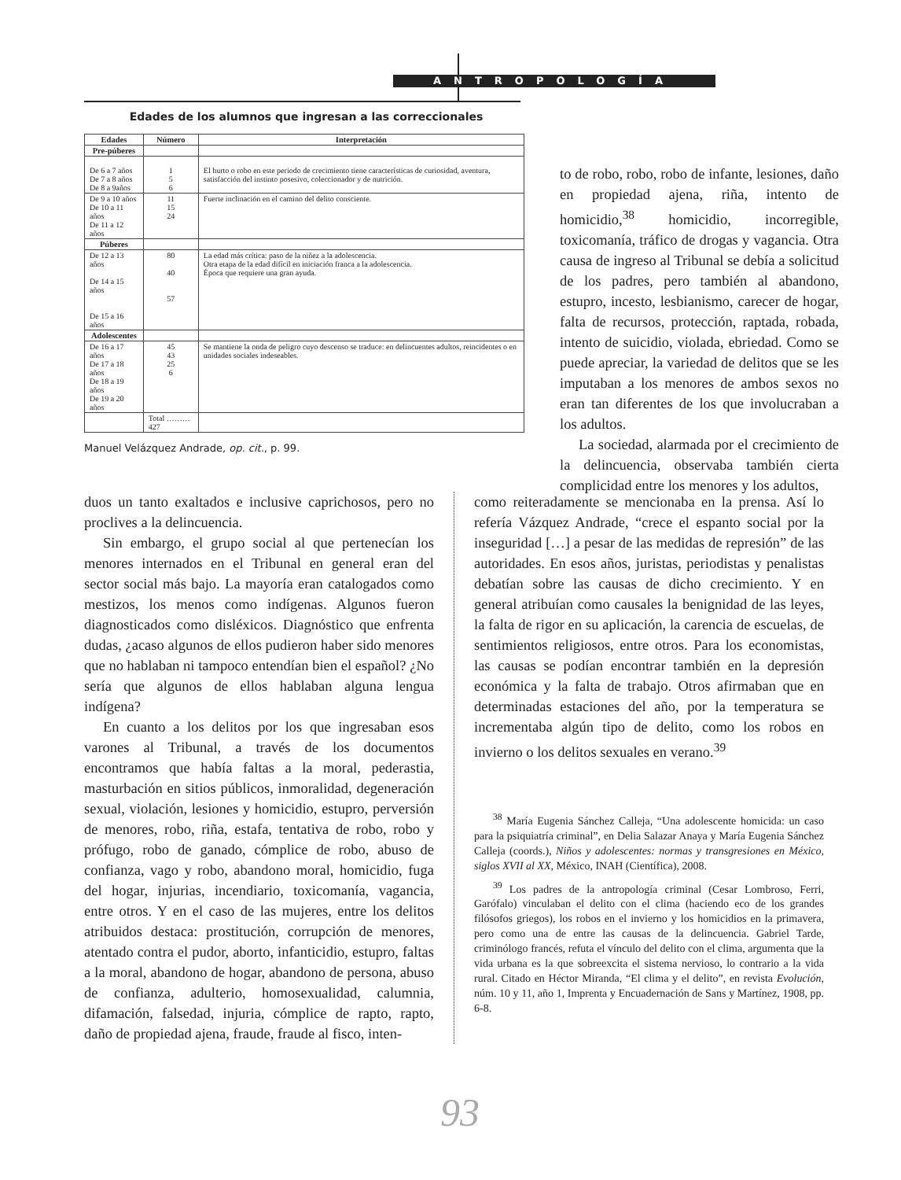ANTROPOLOGÍA
Edades de los alumnos que ingresan a las correccionales
| Edades | Número | Interpretación |
| --- | --- | --- |
| Pre-púberes | | |
| De 6 a 7 años De 7 a 8 años De 8 a 9años | 1 5 6 | El hurto o robo en este periodo de crecimiento tiene características de curiosidad, aventura, satisfacción del instinto posesivo, coleccionador y de nutrición. |
| De 9 a 10 años De 10 a 11 años De 11 a 12 años | 11 15 24 | Fuerte inclinación en el camino del delito consciente. |
| Púberes | | |
| De 12 a 13 años De 14 a 15 años De 15 a 16 años | 80 40 57 | La edad más crítica: paso de la niñez a la adolescencia. Otra etapa de la edad difícil en iniciación franca a la adolescencia. Época que requiere una gran ayuda. |
| Adolescentes | | |
| De 16 a 17 años De 17 a 18 años De 18 a 19 años De 19 a 20 años | 45 43 25 6 | Se mantiene la onda de peligro cuyo descenso se traduce: en delincuentes adultos, reincidentes o en unidades sociales indeseables. |
| | Total ……… 427 | |
Manuel Velázquez Andrade, op. cit., p. 99.
to de robo, robo, robo de infante, lesiones, daño en propiedad ajena, riña, intento de homicidio,<sup>38</sup> homicidio, incorregible, toxicomanía, tráfico de drogas y vagancia. Otra causa de ingreso al Tribunal se debía a solicitud de los padres, pero también al abandono, estupro, incesto, lesbianismo, carecer de hogar, falta de recursos, protección, raptada, robada, intento de suicidio, violada, ebriedad. Como se puede apreciar, la variedad de delitos que se les imputaban a los menores de ambos sexos no eran tan diferentes de los que involucraban a los adultos.
La sociedad, alarmada por el crecimiento de la delincuencia, observaba también cierta complicidad entre los menores y los adultos,
duos un tanto exaltados e inclusive caprichosos, pero no proclives a la delincuencia.
Sin embargo, el grupo social al que pertenecían los menores internados en el Tribunal en general eran del sector social más bajo. La mayoría eran catalogados como mestizos, los menos como indígenas. Algunos fueron diagnosticados como disléxicos. Diagnóstico que enfrenta dudas, ¿acaso algunos de ellos pudieron haber sido menores que no hablaban ni tampoco entendían bien el español? ¿No sería que algunos de ellos hablaban alguna lengua indígena?
En cuanto a los delitos por los que ingresaban esos varones al Tribunal, a través de los documentos encontramos que había faltas a la moral, pederastia, masturbación en sitios públicos, inmoralidad, degeneración sexual, violación, lesiones y homicidio, estupro, perversión de menores, robo, riña, estafa, tentativa de robo, robo y prófugo, robo de ganado, cómplice de robo, abuso de confianza, vago y robo, abandono moral, homicidio, fuga del hogar, injurias, incendiario, toxicomanía, vagancia, entre otros. Y en el caso de las mujeres, entre los delitos atribuidos destaca: prostitución, corrupción de menores, atentado contra el pudor, aborto, infanticidio, estupro, faltas a la moral, abandono de hogar, abandono de persona, abuso de confianza, adulterio, homosexualidad, calumnia, difamación, falsedad, injuria, cómplice de rapto, rapto, daño de propiedad ajena, fraude, fraude al fisco, inten-
como reiteradamente se mencionaba en la prensa. Así lo refería Vázquez Andrade, “crece el espanto social por la inseguridad […] a pesar de las medidas de represión” de las autoridades. En esos años, juristas, periodistas y penalistas debatían sobre las causas de dicho crecimiento. Y en general atribuían como causales la benignidad de las leyes, la falta de rigor en su aplicación, la carencia de escuelas, de sentimientos religiosos, entre otros. Para los economistas, las causas se podían encontrar también en la depresión económica y la falta de trabajo. Otros afirmaban que en determinadas estaciones del año, por la temperatura se incrementaba algún tipo de delito, como los robos en invierno o los delitos sexuales en verano.<sup>39</sup>
<sup>38</sup> María Eugenia Sánchez Calleja, “Una adolescente homicida: un caso para la psiquiatría criminal”, en Delia Salazar Anaya y María Eugenia Sánchez Calleja (coords.), Niños y adolescentes: normas y transgresiones en México, siglos XVII al XX, México, INAH (Científica), 2008.
<sup>39</sup> Los padres de la antropología criminal (Cesar Lombroso, Ferri, Garófalo) vinculaban el delito con el clima (haciendo eco de los grandes filósofos griegos), los robos en el invierno y los homicidios en la primavera, pero como una de entre las causas de la delincuencia. Gabriel Tarde, criminólogo francés, refuta el vínculo del delito con el clima, argumenta que la vida urbana es la que sobreexcita el sistema nervioso, lo contrario a la vida rural. Citado en Héctor Miranda, “El clima y el delito”, en revista Evolución, núm. 10 y 11, año 1, Imprenta y Encuadernación de Sans y Martínez, 1908, pp. 6-8.
93